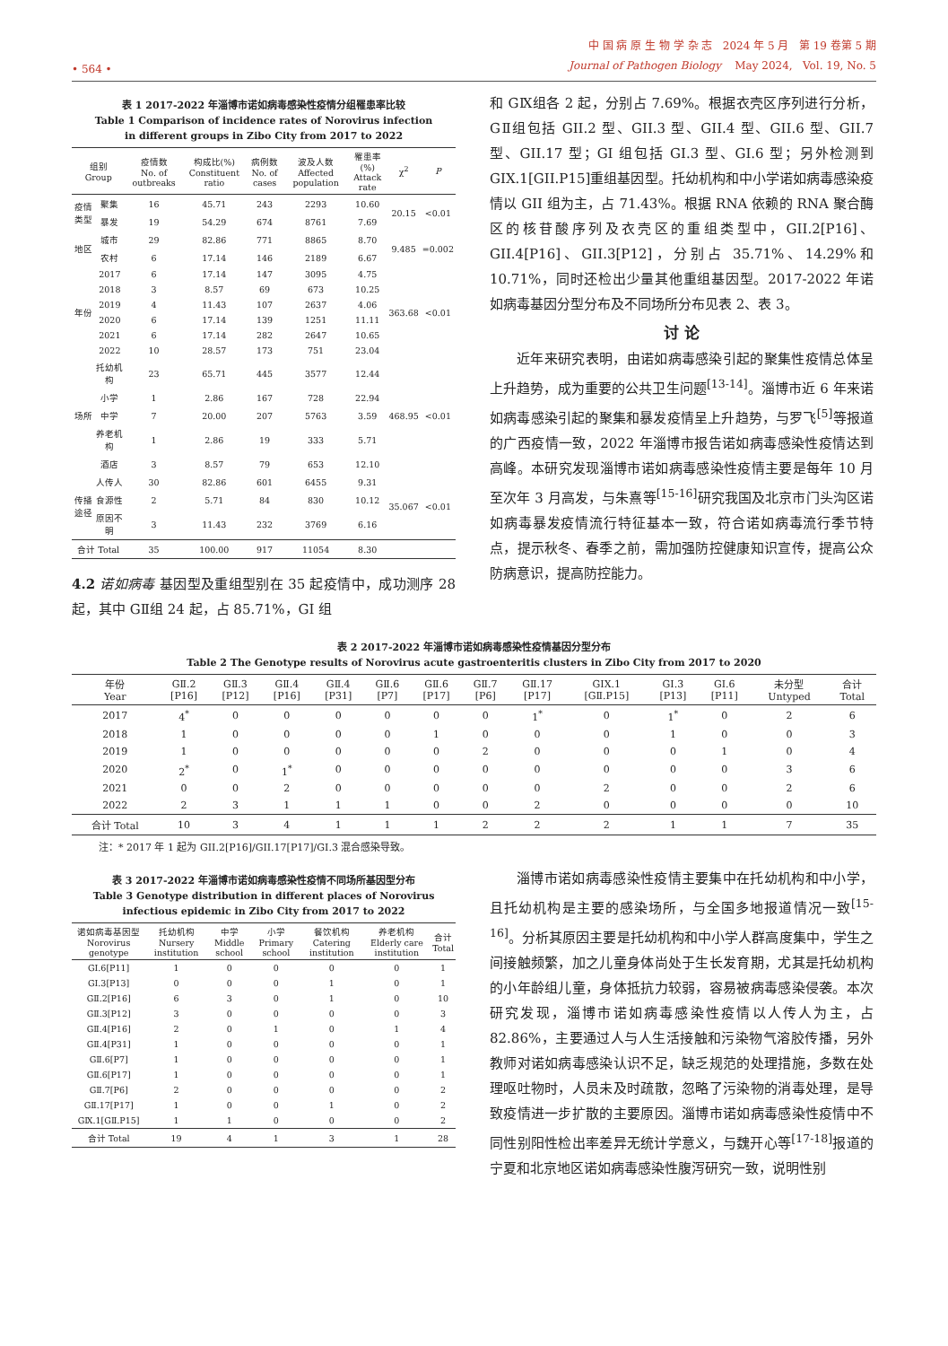• 564 •
中 国 病 原 生 物 学 杂 志 2024 年 5 月 第 19 卷第 5 期
Journal of Pathogen Biology May 2024, Vol. 19, No. 5
表 1 2017-2022 年淄博市诺如病毒感染性疫情分组罹患率比较
Table 1 Comparison of incidence rates of Norovirus infection
in different groups in Zibo City from 2017 to 2022
| 组别 Group | | 疫情数 No. of outbreaks | 构成比(%) Constituent ratio | 病例数 No. of cases | 波及人数 Affected population | 罹患率(%) Attack rate | χ<sup>2</sup> | P |
| --- | --- | --- | --- | --- | --- | --- | --- | --- |
| 疫情类型 | 聚集 | 16 | 45.71 | 243 | 2293 | 10.60 | 20.15 | <0.01 |
| | 暴发 | 19 | 54.29 | 674 | 8761 | 7.69 | | |
| 地区 | 城市 | 29 | 82.86 | 771 | 8865 | 8.70 | 9.485 | =0.002 |
| | 农村 | 6 | 17.14 | 146 | 2189 | 6.67 | | |
| 年份 | 2017 | 6 | 17.14 | 147 | 3095 | 4.75 | 363.68 | <0.01 |
| | 2018 | 3 | 8.57 | 69 | 673 | 10.25 | | |
| | 2019 | 4 | 11.43 | 107 | 2637 | 4.06 | | |
| | 2020 | 6 | 17.14 | 139 | 1251 | 11.11 | | |
| | 2021 | 6 | 17.14 | 282 | 2647 | 10.65 | | |
| | 2022 | 10 | 28.57 | 173 | 751 | 23.04 | | |
| 场所 | 托幼机构 | 23 | 65.71 | 445 | 3577 | 12.44 | 468.95 | <0.01 |
| | 小学 | 1 | 2.86 | 167 | 728 | 22.94 | | |
| | 中学 | 7 | 20.00 | 207 | 5763 | 3.59 | | |
| | 养老机构 | 1 | 2.86 | 19 | 333 | 5.71 | | |
| | 酒店 | 3 | 8.57 | 79 | 653 | 12.10 | | |
| 传播途径 | 人传人 | 30 | 82.86 | 601 | 6455 | 9.31 | 35.067 | <0.01 |
| | 食源性 | 2 | 5.71 | 84 | 830 | 10.12 | | |
| | 原因不明 | 3 | 11.43 | 232 | 3769 | 6.16 | | |
| 合计 Total | | 35 | 100.00 | 917 | 11054 | 8.30 | | |
4.2 诺如病毒 基因型及重组型别在 35 起疫情中，成功测序 28 起，其中 GⅡ组 24 起，占 85.71%，GI 组
和 GⅨ组各 2 起，分别占 7.69%。根据衣壳区序列进行分析，GⅡ组包括 GII.2 型、GII.3 型、GII.4 型、GII.6 型、GII.7 型、GII.17 型；GI 组包括 GI.3 型、GI.6 型；另外检测到 GIX.1[GII.P15]重组基因型。托幼机构和中小学诺如病毒感染疫情以 GII 组为主，占 71.43%。根据 RNA 依赖的 RNA 聚合酶区的核苷酸序列及衣壳区的重组类型中，GII.2[P16]、GII.4[P16]、GII.3[P12]，分别占 35.71%、14.29%和 10.71%，同时还检出少量其他重组基因型。2017-2022 年诺如病毒基因分型分布及不同场所分布见表 2、表 3。
讨 论
近年来研究表明，由诺如病毒感染引起的聚集性疫情总体呈上升趋势，成为重要的公共卫生问题<sup>[13-14]</sup>。淄博市近 6 年来诺如病毒感染引起的聚集和暴发疫情呈上升趋势，与罗飞<sup>[5]</sup>等报道的广西疫情一致，2022 年淄博市报告诺如病毒感染性疫情达到高峰。本研究发现淄博市诺如病毒感染性疫情主要是每年 10 月至次年 3 月高发，与朱熹等<sup>[15-16]</sup>研究我国及北京市门头沟区诺如病毒暴发疫情流行特征基本一致，符合诺如病毒流行季节特点，提示秋冬、春季之前，需加强防控健康知识宣传，提高公众防病意识，提高防控能力。
表 2 2017-2022 年淄博市诺如病毒感染性疫情基因分型分布
Table 2 The Genotype results of Norovirus acute gastroenteritis clusters in Zibo City from 2017 to 2020
| 年份 Year | GⅡ.2 [P16] | GⅡ.3 [P12] | GⅡ.4 [P16] | GⅡ.4 [P31] | GⅡ.6 [P7] | GⅡ.6 [P17] | GⅡ.7 [P6] | GⅡ.17 [P17] | GIX.1 [GⅡ.P15] | GI.3 [P13] | GI.6 [P11] | 未分型 Untyped | 合计 Total |
| --- | --- | --- | --- | --- | --- | --- | --- | --- | --- | --- | --- | --- | --- |
| 2017 | 4<sup>*</sup> | 0 | 0 | 0 | 0 | 0 | 0 | 1<sup>*</sup> | 0 | 1<sup>*</sup> | 0 | 2 | 6 |
| 2018 | 1 | 0 | 0 | 0 | 0 | 1 | 0 | 0 | 0 | 1 | 0 | 0 | 3 |
| 2019 | 1 | 0 | 0 | 0 | 0 | 0 | 2 | 0 | 0 | 0 | 1 | 0 | 4 |
| 2020 | 2<sup>*</sup> | 0 | 1<sup>*</sup> | 0 | 0 | 0 | 0 | 0 | 0 | 0 | 0 | 3 | 6 |
| 2021 | 0 | 0 | 2 | 0 | 0 | 0 | 0 | 0 | 2 | 0 | 0 | 2 | 6 |
| 2022 | 2 | 3 | 1 | 1 | 1 | 0 | 0 | 2 | 0 | 0 | 0 | 0 | 10 |
| 合计 Total | 10 | 3 | 4 | 1 | 1 | 1 | 2 | 2 | 2 | 1 | 1 | 7 | 35 |
注：* 2017 年 1 起为 GII.2[P16]/GII.17[P17]/GI.3 混合感染导致。
表 3 2017-2022 年淄博市诺如病毒感染性疫情不同场所基因型分布
Table 3 Genotype distribution in different places of Norovirus
infectious epidemic in Zibo City from 2017 to 2022
| 诺如病毒基因型 Norovirus genotype | 托幼机构 Nursery institution | 中学 Middle school | 小学 Primary school | 餐饮机构 Catering institution | 养老机构 Elderly care institution | 合计 Total |
| --- | --- | --- | --- | --- | --- | --- |
| GI.6[P11] | 1 | 0 | 0 | 0 | 0 | 1 |
| GI.3[P13] | 0 | 0 | 0 | 1 | 0 | 1 |
| GⅡ.2[P16] | 6 | 3 | 0 | 1 | 0 | 10 |
| GⅡ.3[P12] | 3 | 0 | 0 | 0 | 0 | 3 |
| GⅡ.4[P16] | 2 | 0 | 1 | 0 | 1 | 4 |
| GⅡ.4[P31] | 1 | 0 | 0 | 0 | 0 | 1 |
| GⅡ.6[P7] | 1 | 0 | 0 | 0 | 0 | 1 |
| GⅡ.6[P17] | 1 | 0 | 0 | 0 | 0 | 1 |
| GⅡ.7[P6] | 2 | 0 | 0 | 0 | 0 | 2 |
| GⅡ.17[P17] | 1 | 0 | 0 | 1 | 0 | 2 |
| GⅨ.1[GⅡ.P15] | 1 | 1 | 0 | 0 | 0 | 2 |
| 合计 Total | 19 | 4 | 1 | 3 | 1 | 28 |
淄博市诺如病毒感染性疫情主要集中在托幼机构和中小学，且托幼机构是主要的感染场所，与全国多地报道情况一致<sup>[15-16]</sup>。分析其原因主要是托幼机构和中小学人群高度集中，学生之间接触频繁，加之儿童身体尚处于生长发育期，尤其是托幼机构的小年龄组儿童，身体抵抗力较弱，容易被病毒感染侵袭。本次研究发现，淄博市诺如病毒感染性疫情以人传人为主，占 82.86%，主要通过人与人生活接触和污染物气溶胶传播，另外教师对诺如病毒感染认识不足，缺乏规范的处理措施，多数在处理呕吐物时，人员未及时疏散，忽略了污染物的消毒处理，是导致疫情进一步扩散的主要原因。淄博市诺如病毒感染性疫情中不同性别阳性检出率差异无统计学意义，与魏开心等<sup>[17-18]</sup>报道的宁夏和北京地区诺如病毒感染性腹泻研究一致，说明性别